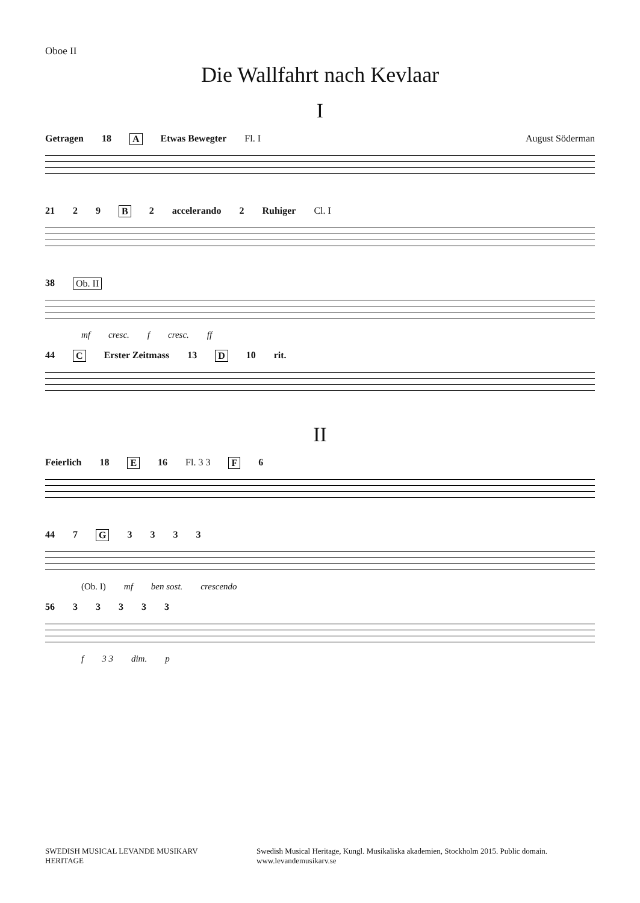Oboe II
Die Wallfahrt nach Kevlaar
I
Getragen 18 A Etwas Bewegter Fl. I August Söderman
21 2 9 B 2 accelerando 2 Ruhiger Cl. I
38 Ob. II
mf cresc. f cresc. ff
44 C Erster Zeitmass 13 D 10 rit.
II
Feierlich 18 E 16 Fl. 3 3 F 6
44 7 G 3333
(Ob. I) mf ben sost. crescendo
56 33333
f 3 3 dim. p
SWEDISH MUSICAL LEVANDE MUSIKARV HERITAGE Swedish Musical Heritage, Kungl. Musikaliska akademien, Stockholm 2015. Public domain. www.levandemusikarv.se